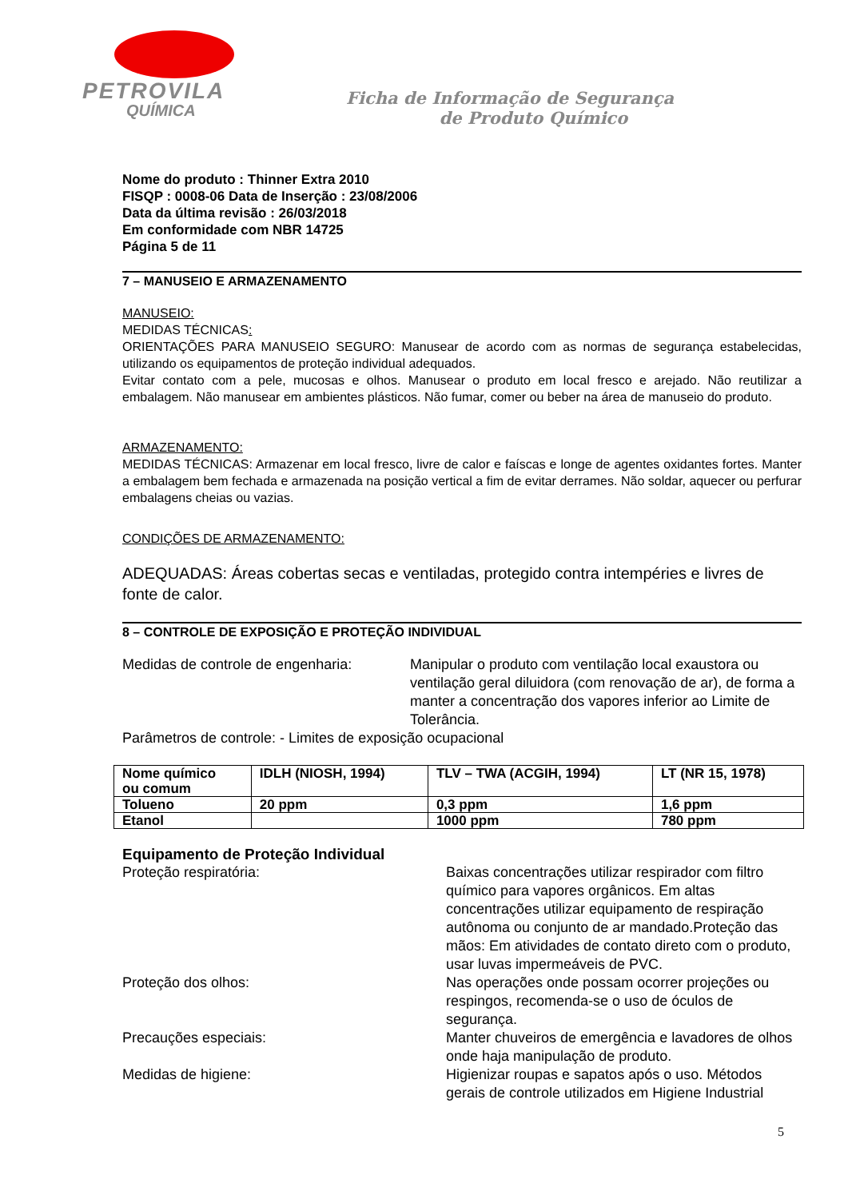PETROVILA
QUÍMICA
Ficha de Informação de Segurança
de Produto Químico
Nome do produto : Thinner Extra 2010
FISQP : 0008-06 Data de Inserção : 23/08/2006
Data da última revisão : 26/03/2018
Em conformidade com NBR 14725
Página 5 de 11
7 – MANUSEIO E ARMAZENAMENTO
MANUSEIO:
MEDIDAS TÉCNICAS:
ORIENTAÇÕES PARA MANUSEIO SEGURO: Manusear de acordo com as normas de segurança estabelecidas, utilizando os equipamentos de proteção individual adequados.
Evitar contato com a pele, mucosas e olhos. Manusear o produto em local fresco e arejado. Não reutilizar a embalagem. Não manusear em ambientes plásticos. Não fumar, comer ou beber na área de manuseio do produto.
ARMAZENAMENTO:
MEDIDAS TÉCNICAS: Armazenar em local fresco, livre de calor e faíscas e longe de agentes oxidantes fortes. Manter a embalagem bem fechada e armazenada na posição vertical a fim de evitar derrames. Não soldar, aquecer ou perfurar embalagens cheias ou vazias.
CONDIÇÕES DE ARMAZENAMENTO:
ADEQUADAS: Áreas cobertas secas e ventiladas, protegido contra intempéries e livres de fonte de calor.
8 – CONTROLE DE EXPOSIÇÃO E PROTEÇÃO INDIVIDUAL
Medidas de controle de engenharia:
Manipular o produto com ventilação local exaustora ou ventilação geral diluidora (com renovação de ar), de forma a manter a concentração dos vapores inferior ao Limite de Tolerância.
Parâmetros de controle: - Limites de exposição ocupacional
| Nome químico ou comum | IDLH (NIOSH, 1994) | TLV – TWA (ACGIH, 1994) | LT (NR 15, 1978) |
| --- | --- | --- | --- |
| Tolueno | 20 ppm | 0,3 ppm | 1,6 ppm |
| Etanol | | 1000 ppm | 780 ppm |
Equipamento de Proteção Individual
Proteção respiratória: Baixas concentrações utilizar respirador com filtro químico para vapores orgânicos. Em altas concentrações utilizar equipamento de respiração autônoma ou conjunto de ar mandado.Proteção das mãos: Em atividades de contato direto com o produto, usar luvas impermeáveis de PVC.
Proteção dos olhos: Nas operações onde possam ocorrer projeções ou respingos, recomenda-se o uso de óculos de segurança.
Precauções especiais: Manter chuveiros de emergência e lavadores de olhos onde haja manipulação de produto.
Medidas de higiene: Higienizar roupas e sapatos após o uso. Métodos gerais de controle utilizados em Higiene Industrial
5